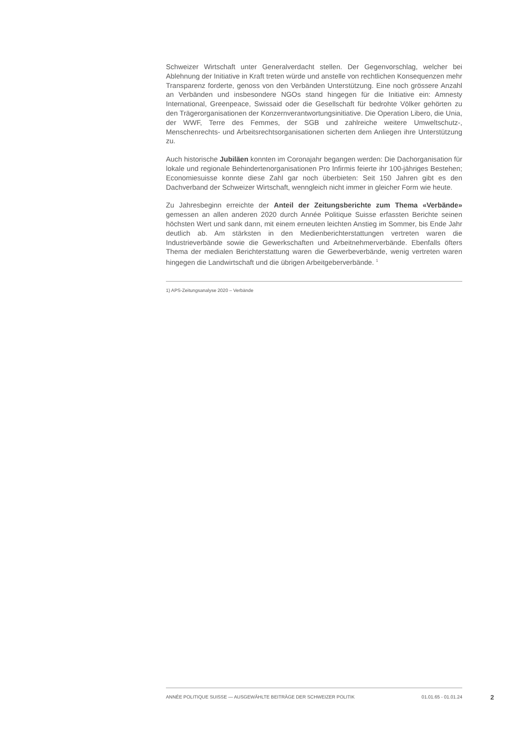Schweizer Wirtschaft unter Generalverdacht stellen. Der Gegenvorschlag, welcher bei Ablehnung der Initiative in Kraft treten würde und anstelle von rechtlichen Konsequenzen mehr Transparenz forderte, genoss von den Verbänden Unterstützung. Eine noch grössere Anzahl an Verbänden und insbesondere NGOs stand hingegen für die Initiative ein: Amnesty International, Greenpeace, Swissaid oder die Gesellschaft für bedrohte Völker gehörten zu den Trägerorganisationen der Konzernverantwortungsinitiative. Die Operation Libero, die Unia, der WWF, Terre des Femmes, der SGB und zahlreiche weitere Umweltschutz-, Menschenrechts- und Arbeitsrechtsorganisationen sicherten dem Anliegen ihre Unterstützung zu.
Auch historische Jubiläen konnten im Coronajahr begangen werden: Die Dachorganisation für lokale und regionale Behindertenorganisationen Pro Infirmis feierte ihr 100-jähriges Bestehen; Economiesuisse konnte diese Zahl gar noch überbieten: Seit 150 Jahren gibt es den Dachverband der Schweizer Wirtschaft, wenngleich nicht immer in gleicher Form wie heute.
Zu Jahresbeginn erreichte der Anteil der Zeitungsberichte zum Thema «Verbände» gemessen an allen anderen 2020 durch Année Politique Suisse erfassten Berichte seinen höchsten Wert und sank dann, mit einem erneuten leichten Anstieg im Sommer, bis Ende Jahr deutlich ab. Am stärksten in den Medienberichterstattungen vertreten waren die Industrieverbände sowie die Gewerkschaften und Arbeitnehmerverbände. Ebenfalls öfters Thema der medialen Berichterstattung waren die Gewerbeverbände, wenig vertreten waren hingegen die Landwirtschaft und die übrigen Arbeitgeberverbände. <sup>1</sup>
1) APS-Zeitungsanalyse 2020 – Verbände
ANNÉE POLITIQUE SUISSE — AUSGEWÄHLTE BEITRÄGE DER SCHWEIZER POLITIK 01.01.65 - 01.01.24
2